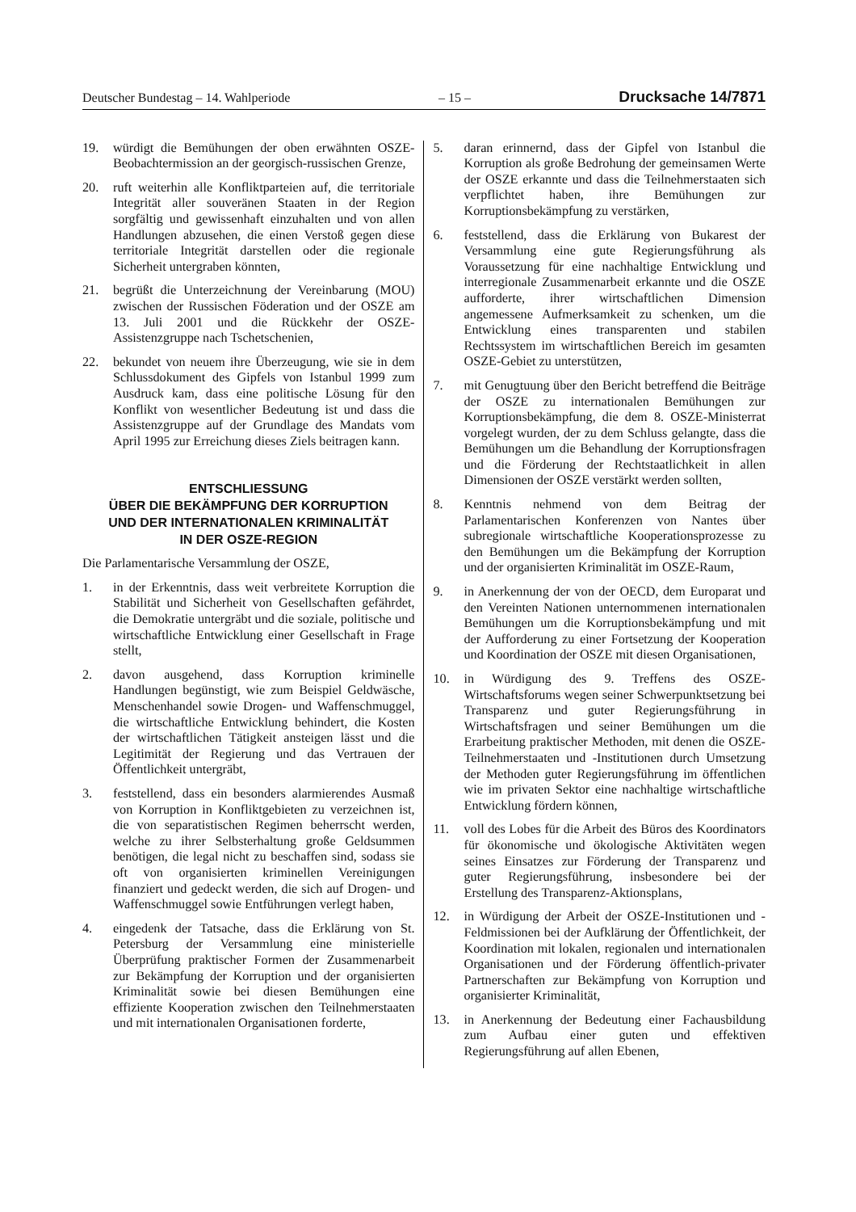Deutscher Bundestag – 14. Wahlperiode – 15 – Drucksache 14/7871
19. würdigt die Bemühungen der oben erwähnten OSZE-Beobachtermission an der georgisch-russischen Grenze,
20. ruft weiterhin alle Konfliktparteien auf, die territoriale Integrität aller souveränen Staaten in der Region sorgfältig und gewissenhaft einzuhalten und von allen Handlungen abzusehen, die einen Verstoß gegen diese territoriale Integrität darstellen oder die regionale Sicherheit untergraben könnten,
21. begrüßt die Unterzeichnung der Vereinbarung (MOU) zwischen der Russischen Föderation und der OSZE am 13. Juli 2001 und die Rückkehr der OSZE-Assistenzgruppe nach Tschetschenien,
22. bekundet von neuem ihre Überzeugung, wie sie in dem Schlussdokument des Gipfels von Istanbul 1999 zum Ausdruck kam, dass eine politische Lösung für den Konflikt von wesentlicher Bedeutung ist und dass die Assistenzgruppe auf der Grundlage des Mandats vom April 1995 zur Erreichung dieses Ziels beitragen kann.
ENTSCHLIESSUNG
ÜBER DIE BEKÄMPFUNG DER KORRUPTION
UND DER INTERNATIONALEN KRIMINALITÄT
IN DER OSZE-REGION
Die Parlamentarische Versammlung der OSZE,
1. in der Erkenntnis, dass weit verbreitete Korruption die Stabilität und Sicherheit von Gesellschaften gefährdet, die Demokratie untergräbt und die soziale, politische und wirtschaftliche Entwicklung einer Gesellschaft in Frage stellt,
2. davon ausgehend, dass Korruption kriminelle Handlungen begünstigt, wie zum Beispiel Geldwäsche, Menschenhandel sowie Drogen- und Waffenschmuggel, die wirtschaftliche Entwicklung behindert, die Kosten der wirtschaftlichen Tätigkeit ansteigen lässt und die Legitimität der Regierung und das Vertrauen der Öffentlichkeit untergräbt,
3. feststellend, dass ein besonders alarmierendes Ausmaß von Korruption in Konfliktgebieten zu verzeichnen ist, die von separatistischen Regimen beherrscht werden, welche zu ihrer Selbsterhaltung große Geldsummen benötigen, die legal nicht zu beschaffen sind, sodass sie oft von organisierten kriminellen Vereinigungen finanziert und gedeckt werden, die sich auf Drogen- und Waffenschmuggel sowie Entführungen verlegt haben,
4. eingedenk der Tatsache, dass die Erklärung von St. Petersburg der Versammlung eine ministerielle Überprüfung praktischer Formen der Zusammenarbeit zur Bekämpfung der Korruption und der organisierten Kriminalität sowie bei diesen Bemühungen eine effiziente Kooperation zwischen den Teilnehmerstaaten und mit internationalen Organisationen forderte,
5. daran erinnernd, dass der Gipfel von Istanbul die Korruption als große Bedrohung der gemeinsamen Werte der OSZE erkannte und dass die Teilnehmerstaaten sich verpflichtet haben, ihre Bemühungen zur Korruptionsbekämpfung zu verstärken,
6. feststellend, dass die Erklärung von Bukarest der Versammlung eine gute Regierungsführung als Voraussetzung für eine nachhaltige Entwicklung und interregionale Zusammenarbeit erkannte und die OSZE aufforderte, ihrer wirtschaftlichen Dimension angemessene Aufmerksamkeit zu schenken, um die Entwicklung eines transparenten und stabilen Rechtssystem im wirtschaftlichen Bereich im gesamten OSZE-Gebiet zu unterstützen,
7. mit Genugtuung über den Bericht betreffend die Beiträge der OSZE zu internationalen Bemühungen zur Korruptionsbekämpfung, die dem 8. OSZE-Ministerrat vorgelegt wurden, der zu dem Schluss gelangte, dass die Bemühungen um die Behandlung der Korruptionsfragen und die Förderung der Rechtstaatlichkeit in allen Dimensionen der OSZE verstärkt werden sollten,
8. Kenntnis nehmend von dem Beitrag der Parlamentarischen Konferenzen von Nantes über subregionale wirtschaftliche Kooperationsprozesse zu den Bemühungen um die Bekämpfung der Korruption und der organisierten Kriminalität im OSZE-Raum,
9. in Anerkennung der von der OECD, dem Europarat und den Vereinten Nationen unternommenen internationalen Bemühungen um die Korruptionsbekämpfung und mit der Aufforderung zu einer Fortsetzung der Kooperation und Koordination der OSZE mit diesen Organisationen,
10. in Würdigung des 9. Treffens des OSZE-Wirtschaftsforums wegen seiner Schwerpunktsetzung bei Transparenz und guter Regierungsführung in Wirtschaftsfragen und seiner Bemühungen um die Erarbeitung praktischer Methoden, mit denen die OSZE-Teilnehmerstaaten und -Institutionen durch Umsetzung der Methoden guter Regierungsführung im öffentlichen wie im privaten Sektor eine nachhaltige wirtschaftliche Entwicklung fördern können,
11. voll des Lobes für die Arbeit des Büros des Koordinators für ökonomische und ökologische Aktivitäten wegen seines Einsatzes zur Förderung der Transparenz und guter Regierungsführung, insbesondere bei der Erstellung des Transparenz-Aktionsplans,
12. in Würdigung der Arbeit der OSZE-Institutionen und -Feldmissionen bei der Aufklärung der Öffentlichkeit, der Koordination mit lokalen, regionalen und internationalen Organisationen und der Förderung öffentlich-privater Partnerschaften zur Bekämpfung von Korruption und organisierter Kriminalität,
13. in Anerkennung der Bedeutung einer Fachausbildung zum Aufbau einer guten und effektiven Regierungsführung auf allen Ebenen,